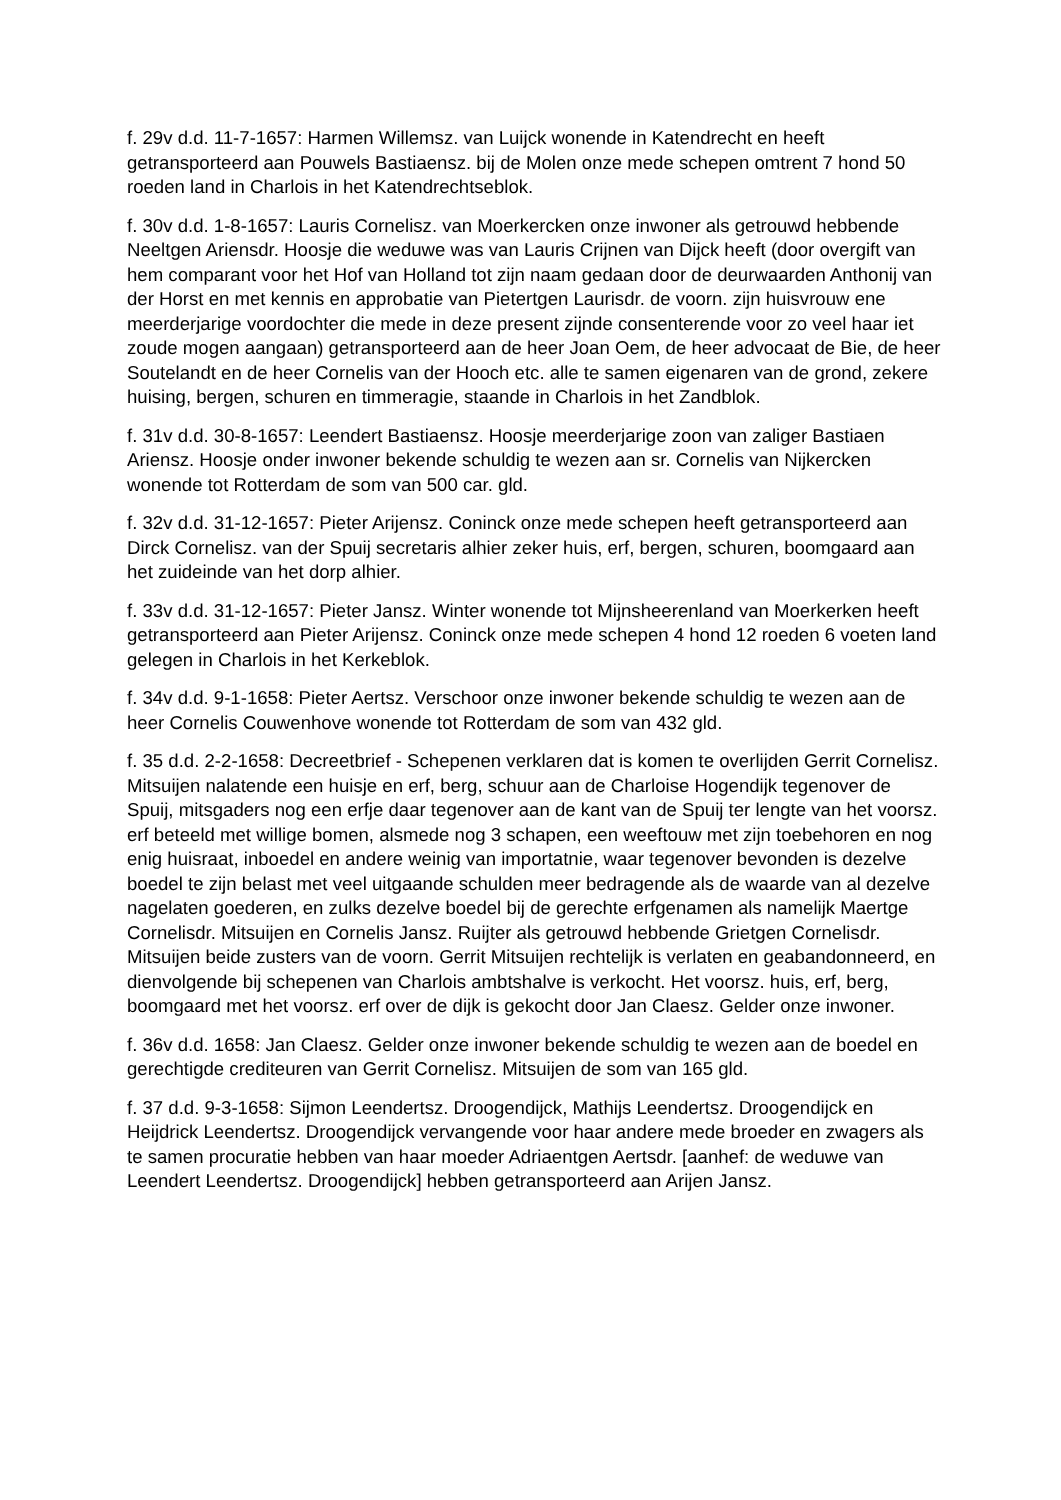f. 29v d.d. 11-7-1657: Harmen Willemsz. van Luijck wonende in Katendrecht en heeft getransporteerd aan Pouwels Bastiaensz. bij de Molen onze mede schepen omtrent 7 hond 50 roeden land in Charlois in het Katendrechtseblok.
f. 30v d.d. 1-8-1657: Lauris Cornelisz. van Moerkercken onze inwoner als getrouwd hebbende Neeltgen Ariensdr. Hoosje die weduwe was van Lauris Crijnen van Dijck heeft (door overgift van hem comparant voor het Hof van Holland tot zijn naam gedaan door de deurwaarden Anthonij van der Horst en met kennis en approbatie van Pietertgen Laurisdr. de voorn. zijn huisvrouw ene meerderjarige voordochter die mede in deze present zijnde consenterende voor zo veel haar iet zoude mogen aangaan) getransporteerd aan de heer Joan Oem, de heer advocaat de Bie, de heer Soutelandt en de heer Cornelis van der Hooch etc. alle te samen eigenaren van de grond, zekere huising, bergen, schuren en timmeragie, staande in Charlois in het Zandblok.
f. 31v d.d. 30-8-1657: Leendert Bastiaensz. Hoosje meerderjarige zoon van zaliger Bastiaen Ariensz. Hoosje onder inwoner bekende schuldig te wezen aan sr. Cornelis van Nijkercken wonende tot Rotterdam de som van 500 car. gld.
f. 32v d.d. 31-12-1657: Pieter Arijensz. Coninck onze mede schepen heeft getransporteerd aan Dirck Cornelisz. van der Spuij secretaris alhier zeker huis, erf, bergen, schuren, boomgaard aan het zuideinde van het dorp alhier.
f. 33v d.d. 31-12-1657: Pieter Jansz. Winter wonende tot Mijnsheerenland van Moerkerken heeft getransporteerd aan Pieter Arijensz. Coninck onze mede schepen 4 hond 12 roeden 6 voeten land gelegen in Charlois in het Kerkeblok.
f. 34v d.d. 9-1-1658: Pieter Aertsz. Verschoor onze inwoner bekende schuldig te wezen aan de heer Cornelis Couwenhove wonende tot Rotterdam de som van 432 gld.
f. 35 d.d. 2-2-1658: Decreetbrief - Schepenen verklaren dat is komen te overlijden Gerrit Cornelisz. Mitsuijen nalatende een huisje en erf, berg, schuur aan de Charloise Hogendijk tegenover de Spuij, mitsgaders nog een erfje daar tegenover aan de kant van de Spuij ter lengte van het voorsz. erf beteeld met willige bomen, alsmede nog 3 schapen, een weeftouw met zijn toebehoren en nog enig huisraat, inboedel en andere weinig van importatnie, waar tegenover bevonden is dezelve boedel te zijn belast met veel uitgaande schulden meer bedragende als de waarde van al dezelve nagelaten goederen, en zulks dezelve boedel bij de gerechte erfgenamen als namelijk Maertge Cornelisdr. Mitsuijen en Cornelis Jansz. Ruijter als getrouwd hebbende Grietgen Cornelisdr. Mitsuijen beide zusters van de voorn. Gerrit Mitsuijen rechtelijk is verlaten en geabandonneerd, en dienvolgende bij schepenen van Charlois ambtshalve is verkocht. Het voorsz. huis, erf, berg, boomgaard met het voorsz. erf over de dijk is gekocht door Jan Claesz. Gelder onze inwoner.
f. 36v d.d. 1658: Jan Claesz. Gelder onze inwoner bekende schuldig te wezen aan de boedel en gerechtigde crediteuren van Gerrit Cornelisz. Mitsuijen de som van 165 gld.
f. 37 d.d. 9-3-1658: Sijmon Leendertsz. Droogendijck, Mathijs Leendertsz. Droogendijck en Heijdrick Leendertsz. Droogendijck vervangende voor haar andere mede broeder en zwagers als te samen procuratie hebben van haar moeder Adriaentgen Aertsdr. [aanhef: de weduwe van Leendert Leendertsz. Droogendijck] hebben getransporteerd aan Arijen Jansz.